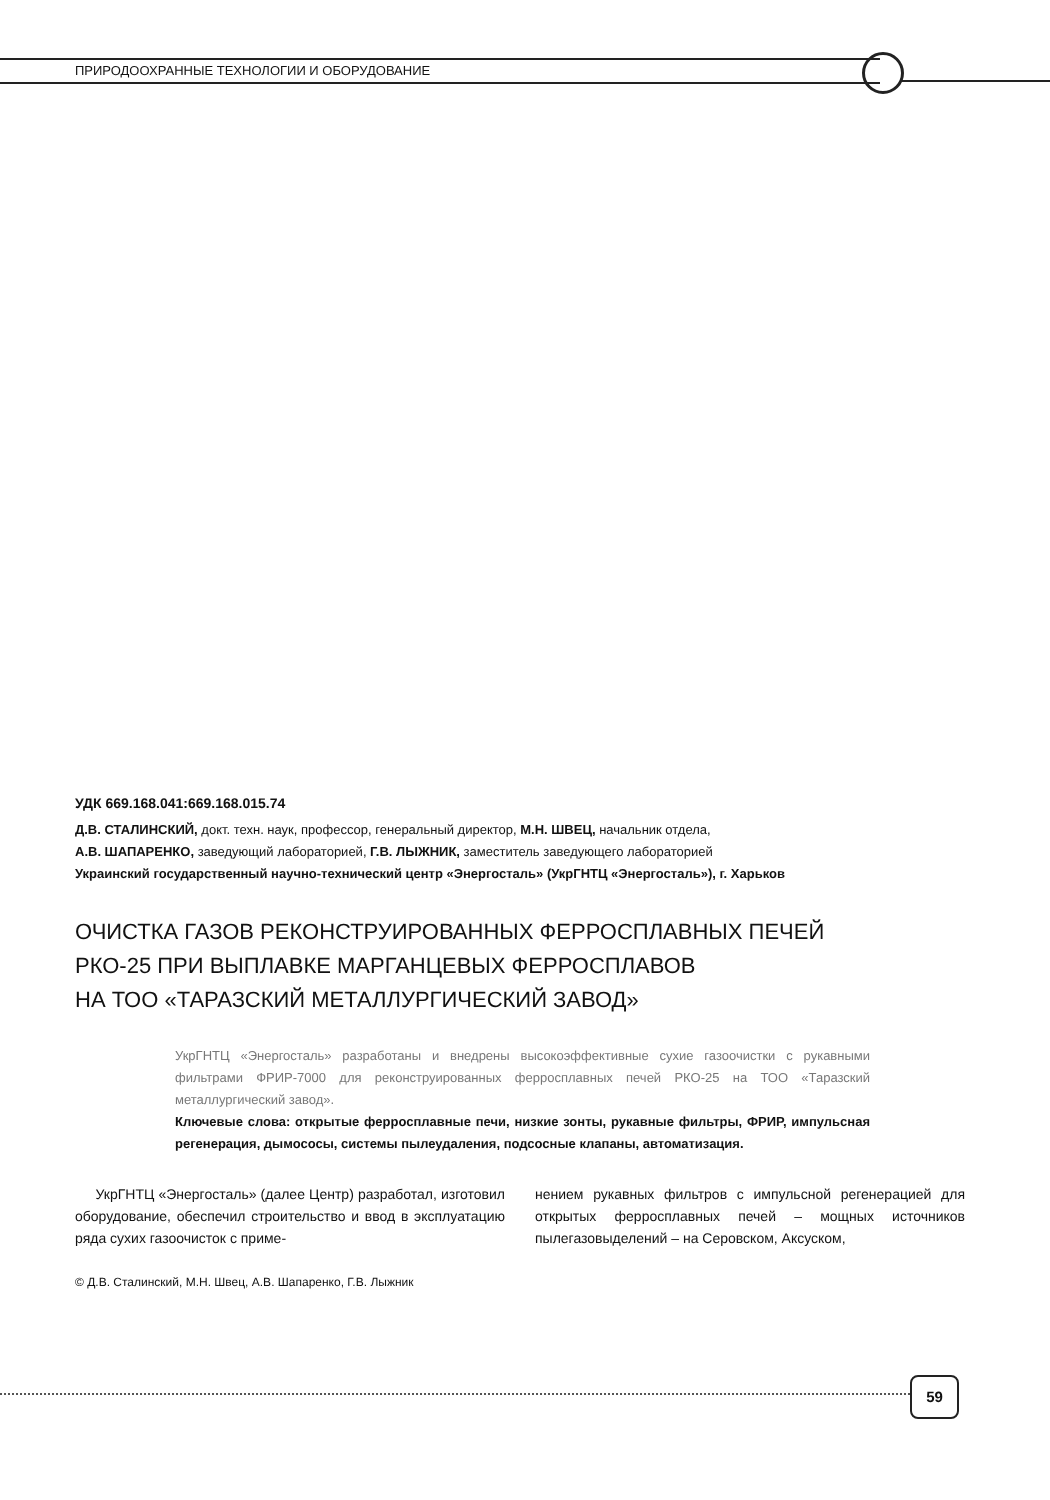ПРИРОДООХРАННЫЕ ТЕХНОЛОГИИ И ОБОРУДОВАНИЕ
УДК 669.168.041:669.168.015.74
Д.В. СТАЛИНСКИЙ, докт. техн. наук, профессор, генеральный директор, М.Н. ШВЕЦ, начальник отдела,
А.В. ШАПАРЕНКО, заведующий лабораторией, Г.В. ЛЫЖНИК, заместитель заведующего лабораторией
Украинский государственный научно-технический центр «Энергосталь» (УкрГНТЦ «Энергосталь»), г. Харьков
ОЧИСТКА ГАЗОВ РЕКОНСТРУИРОВАННЫХ ФЕРРОСПЛАВНЫХ ПЕЧЕЙ
РКО-25 ПРИ ВЫПЛАВКЕ МАРГАНЦЕВЫХ ФЕРРОСПЛАВОВ
НА ТОО «ТАРАЗСКИЙ МЕТАЛЛУРГИЧЕСКИЙ ЗАВОД»
УкрГНТЦ «Энергосталь» разработаны и внедрены высокоэффективные сухие газоочистки с рукавными фильтрами ФРИР-7000 для реконструированных ферросплавных печей РКО-25 на ТОО «Таразский металлургический завод».
Ключевые слова: открытые ферросплавные печи, низкие зонты, рукавные фильтры, ФРИР, импульсная регенерация, дымососы, системы пылеудаления, подсосные клапаны, автоматизация.
УкрГНТЦ «Энергосталь» (далее Центр) разработал, изготовил оборудование, обеспечил строительство и ввод в эксплуатацию ряда сухих газоочисток с приме-
нением рукавных фильтров с импульсной регенерацией для открытых ферросплавных печей – мощных источников пылегазовыделений – на Серовском, Аксуском,
© Д.В. Сталинский, М.Н. Швец, А.В. Шапаренко, Г.В. Лыжник
59